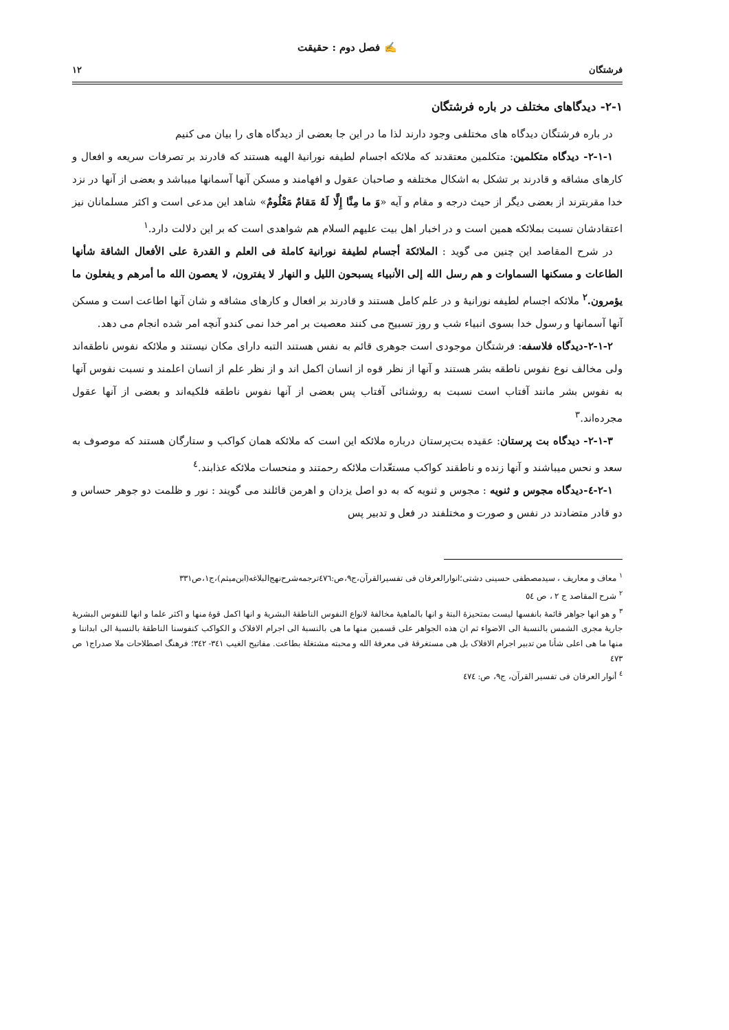✍ فصل دوم : حقیقت
فرشتگان ۱۲
۲-۱- دیدگاهای مختلف در باره فرشتگان
در باره فرشتگان دیدگاه های مختلفی وجود دارند لذا ما در این جا بعضی از دیدگاه های را بیان می کنیم
۲-۱-۱- دیدگاه متکلمین: متکلمین معتقدند که ملائکه اجسام لطیفه نورانیهٔ الهیه هستند که قادرند بر تصرفات سریعه و افعال و کارهای مشاقه و قادرند بر تشکل به اشکال مختلفه و صاحبان عقول و افهامند و مسکن آنها آسمانها میباشد و بعضی از آنها در نزد خدا مقربترند از بعضی دیگر از حیث درجه و مقام و آیه «وَ ما مِنَّا إِلَّا لَهُ مَقامٌ مَعْلُومٌ» شاهد این مدعی است و اکثر مسلمانان نیز اعتقادشان نسبت بملائکه همین است و در اخبار اهل بیت علیهم السلام هم شواهدی است که بر این دلالت دارد.<sup>۱</sup>
در شرح المقاصد این چنین می گوید : الملائکة أجسام لطیفة نورانیة کاملة فی العلم و القدرة علی الأفعال الشاقة شأنها الطاعات و مسکنها السماوات و هم رسل الله إلی الأنبیاء یسبحون اللیل و النهار لا یفترون، لا یعصون الله ما أمرهم و یفعلون ما یؤمرون.<sup>۲</sup> ملائکه اجسام لطیفه نورانیهٔ و در علم کامل هستند و قادرند بر افعال و کارهای مشاقه و شان آنها اطاعت است و مسکن آنها آسمانها و رسول خدا بسوی انبیاء شب و روز تسبیح می کنند معصیت بر امر خدا نمی کندو آنچه امر شده انجام می دهد.
۲-۱-۲-دیدگاه فلاسفه: فرشتگان موجودی است جوهری قائم به نفس هستند التبه دارای مکان نیستند و ملائکه نفوس ناطقه‌اند ولی مخالف نوع نفوس ناطقه بشر هستند و آنها از نظر قوه از انسان اکمل اند و از نظر علم از انسان اعلمند و نسبت نفوس آنها به نفوس بشر مانند آفتاب است نسبت به روشنائی آفتاب پس بعضی از آنها نفوس ناطقه فلکیه‌اند و بعضی از آنها عقول مجرده‌اند.<sup>۳</sup>
۲-۱-۳- دیدگاه بت پرستان: عقیده بت‌پرستان درباره ملائکه این است که ملائکه همان کواکب و ستارگان هستند که موصوف به سعد و نحس میباشند و آنها زنده و ناطقند کواکب مستعّدات ملائکه رحمتند و منحسات ملائکه عذابند.<sup>٤</sup>
۲-۱-٤-دیدگاه مجوس و ثنویه : مجوس و ثنویه که به دو اصل یزدان و اهرمن قائلند می گویند : نور و ظلمت دو جوهر حساس و دو قادر متضادند در نفس و صورت و مختلفند در فعل و تدبیر پس
<sup>۱</sup> معاف و معاریف ، سیدمصطفی حسینی دشتی؛انوارالعرفان فی تفسیرالقرآن،ج۹،ص:٤٧٦ترجمه‌شرح‌نهج‌البلاغه(ابن‌میثم)،ج۱،ص۳۳۱
<sup>۲</sup> شرح المقاصد ج ۲ ، ص ٥٤
<sup>۳</sup> و هو انها جواهر قائمهٔ بانفسها لیست بمتحیزهٔ البتهٔ و انها بالماهیهٔ مخالفهٔ لانواع النفوس الناطقهٔ البشریهٔ و انها اکمل قوهٔ منها و اکثر علما و انها للنفوس البشریهٔ جاریهٔ مجری الشمس بالنسبهٔ الی الاضواء ثم ان هذه الجواهر علی قسمین منها ما هی بالنسبهٔ الی اجرام الافلاک و الکواکب کنفوسنا الناطقهٔ بالنسبهٔ الی ابداننا و منها ما هی اعلی شأنا من تدبیر اجرام الافلاک بل هی مستغرقهٔ فی معرفهٔ الله و محبته مشتغلهٔ بطاعت. مفاتیح الغیب ۳٤۱- ۳٤۲؛ فرهنگ اصطلاحات ملا صدراج۱ ص ٤٧۳
<sup>٤</sup> أنوار العرفان فی تفسیر القرآن، ج۹، ص: ٤٧٤